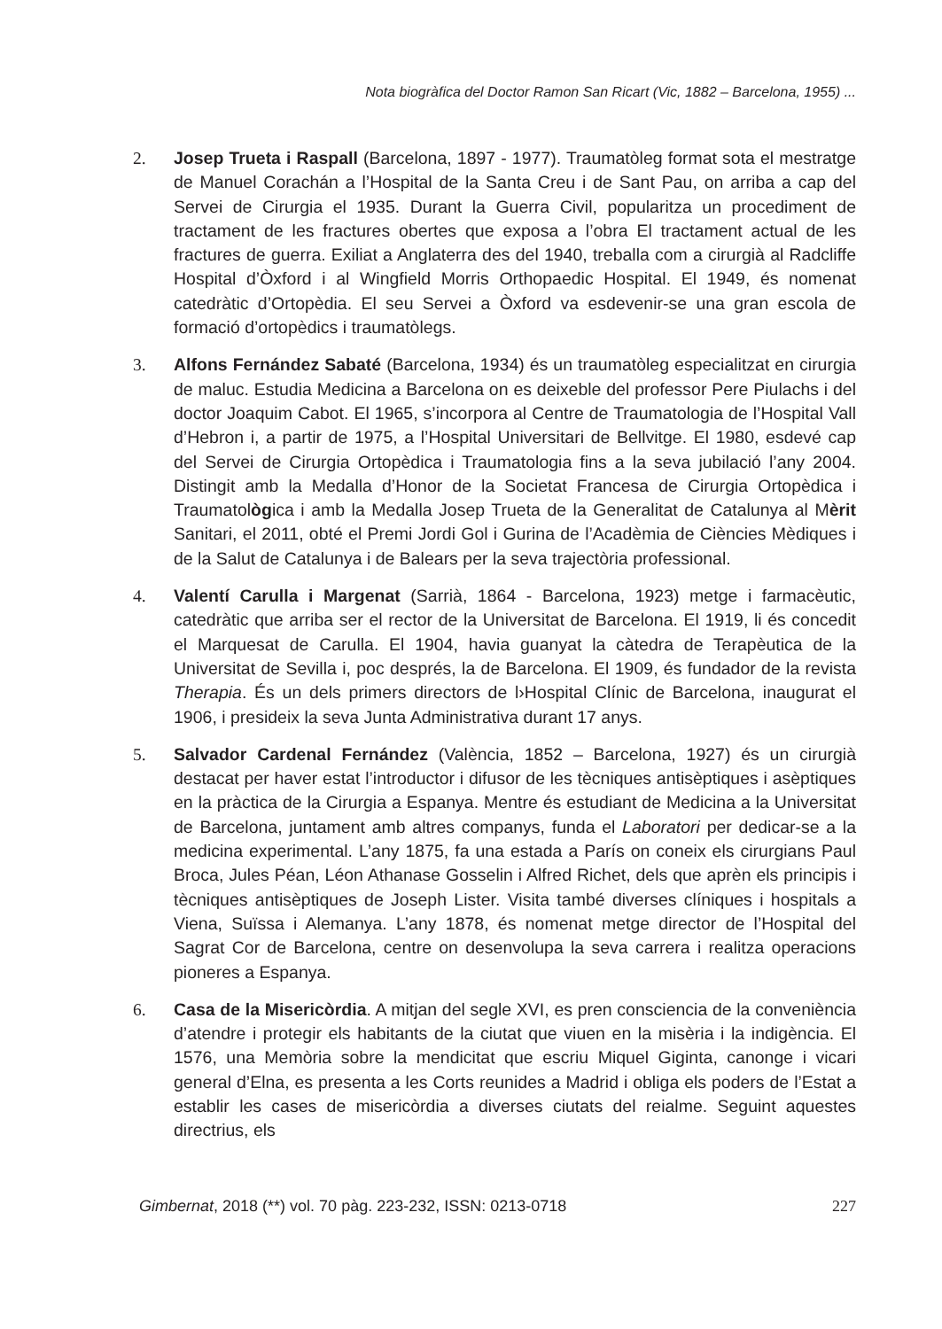Nota biogràfica del Doctor Ramon San Ricart (Vic, 1882 – Barcelona, 1955) ...
2. Josep Trueta i Raspall (Barcelona, 1897 - 1977). Traumatòleg format sota el mestratge de Manuel Corachán a l’Hospital de la Santa Creu i de Sant Pau, on arriba a cap del Servei de Cirurgia el 1935. Durant la Guerra Civil, popularitza un procediment de tractament de les fractures obertes que exposa a l’obra El tractament actual de les fractures de guerra. Exiliat a Anglaterra des del 1940, treballa com a cirurgià al Radcliffe Hospital d’Òxford i al Wingfield Morris Orthopaedic Hospital. El 1949, és nomenat catedràtic d’Ortopèdia. El seu Servei a Òxford va esdevenir-se una gran escola de formació d’ortopèdics i traumatòlegs.
3. Alfons Fernández Sabaté (Barcelona, 1934) és un traumatòleg especialitzat en cirurgia de maluc. Estudia Medicina a Barcelona on es deixeble del professor Pere Piulachs i del doctor Joaquim Cabot. El 1965, s’incorpora al Centre de Traumatologia de l’Hospital Vall d’Hebron i, a partir de 1975, a l’Hospital Universitari de Bellvitge. El 1980, esdevé cap del Servei de Cirurgia Ortopèdica i Traumatologia fins a la seva jubilació l’any 2004. Distingit amb la Medalla d’Honor de la Societat Francesa de Cirurgia Ortopèdica i Traumatològica i amb la Medalla Josep Trueta de la Generalitat de Catalunya al Mèrit Sanitari, el 2011, obté el Premi Jordi Gol i Gurina de l’Acadèmia de Ciències Mèdiques i de la Salut de Catalunya i de Balears per la seva trajectòria professional.
4. Valentí Carulla i Margenat (Sarrià, 1864 - Barcelona, 1923) metge i farmacèutic, catedràtic que arriba ser el rector de la Universitat de Barcelona. El 1919, li és concedit el Marquesat de Carulla. El 1904, havia guanyat la càtedra de Terapèutica de la Universitat de Sevilla i, poc després, la de Barcelona. El 1909, és fundador de la revista Therapia. És un dels primers directors de l›Hospital Clínic de Barcelona, inaugurat el 1906, i presideix la seva Junta Administrativa durant 17 anys.
5. Salvador Cardenal Fernández (València, 1852 – Barcelona, 1927) és un cirurgià destacat per haver estat l’introductor i difusor de les tècniques antisèptiques i asèptiques en la pràctica de la Cirurgia a Espanya. Mentre és estudiant de Medicina a la Universitat de Barcelona, juntament amb altres companys, funda el Laboratori per dedicar-se a la medicina experimental. L’any 1875, fa una estada a París on coneix els cirurgians Paul Broca, Jules Péan, Léon Athanase Gosselin i Alfred Richet, dels que aprèn els principis i tècniques antisèptiques de Joseph Lister. Visita també diverses clíniques i hospitals a Viena, Suïssa i Alemanya. L’any 1878, és nomenat metge director de l’Hospital del Sagrat Cor de Barcelona, centre on desenvolupa la seva carrera i realitza operacions pioneres a Espanya.
6. Casa de la Misericòrdia. A mitjan del segle XVI, es pren consciencia de la conveniència d’atendre i protegir els habitants de la ciutat que viuen en la misèria i la indigència. El 1576, una Memòria sobre la mendicitat que escriu Miquel Giginta, canonge i vicari general d’Elna, es presenta a les Corts reunides a Madrid i obliga els poders de l’Estat a establir les cases de misericòrdia a diverses ciutats del reialme. Seguint aquestes directrius, els
Gimbernat, 2018 (**) vol. 70 pàg. 223-232, ISSN: 0213-0718 227